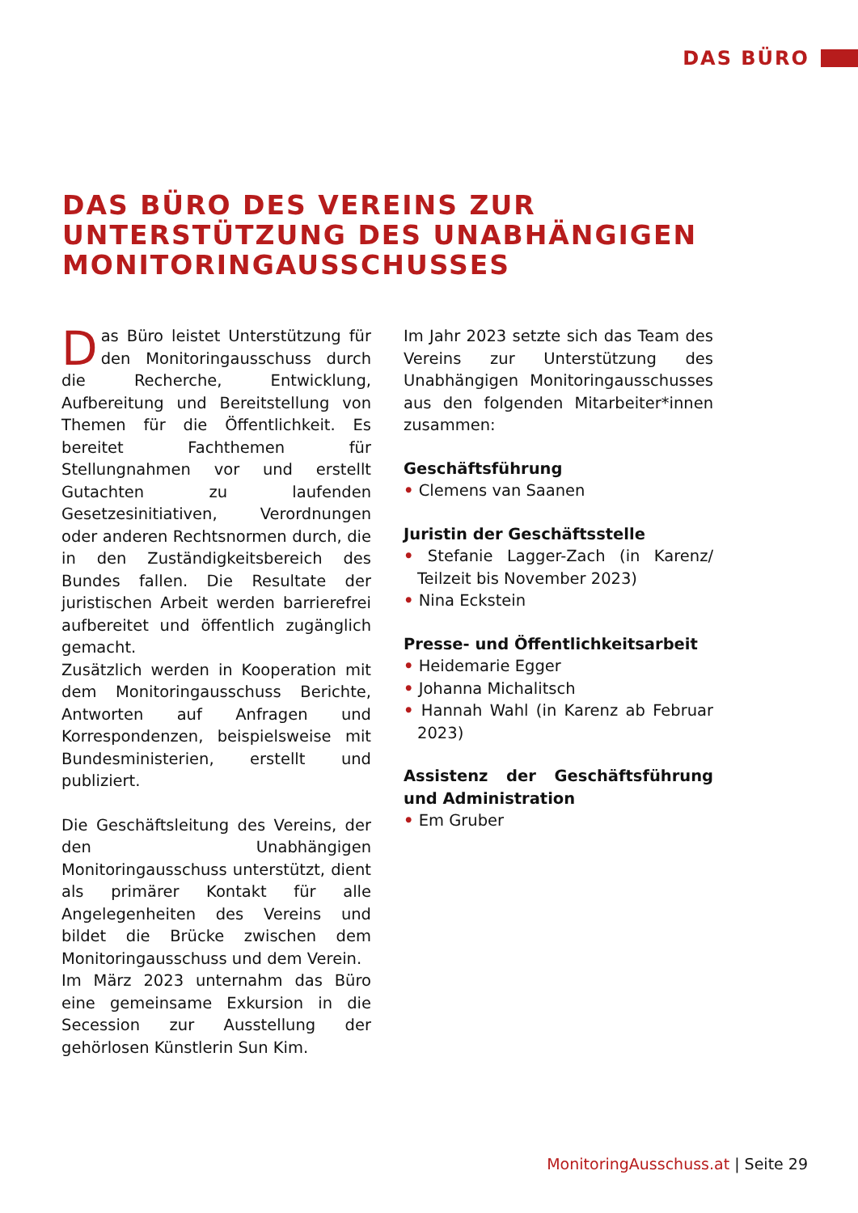DAS BÜRO
DAS BÜRO DES VEREINS ZUR
UNTERSTÜTZUNG DES UNABHÄNGIGEN
MONITORINGAUSSCHUSSES
Das Büro leistet Unterstützung für den Monitoringausschuss durch die Recherche, Entwicklung, Aufbereitung und Bereitstellung von Themen für die Öffentlichkeit. Es bereitet Fachthemen für Stellungnahmen vor und erstellt Gutachten zu laufenden Gesetzesinitiativen, Verordnungen oder anderen Rechtsnormen durch, die in den Zuständigkeitsbereich des Bundes fallen. Die Resultate der juristischen Arbeit werden barrierefrei aufbereitet und öffentlich zugänglich gemacht.
Zusätzlich werden in Kooperation mit dem Monitoringausschuss Berichte, Antworten auf Anfragen und Korrespondenzen, beispielsweise mit Bundesministerien, erstellt und publiziert.
Die Geschäftsleitung des Vereins, der den Unabhängigen Monitoringausschuss unterstützt, dient als primärer Kontakt für alle Angelegenheiten des Vereins und bildet die Brücke zwischen dem Monitoringausschuss und dem Verein.
Im März 2023 unternahm das Büro eine gemeinsame Exkursion in die Secession zur Ausstellung der gehörlosen Künstlerin Sun Kim.
Im Jahr 2023 setzte sich das Team des Vereins zur Unterstützung des Unabhängigen Monitoringausschusses aus den folgenden Mitarbeiter*innen zusammen:
Geschäftsführung
• Clemens van Saanen
Juristin der Geschäftsstelle
• Stefanie Lagger-Zach (in Karenz/ Teilzeit bis November 2023)
• Nina Eckstein
Presse- und Öffentlichkeitsarbeit
• Heidemarie Egger
• Johanna Michalitsch
• Hannah Wahl (in Karenz ab Februar 2023)
Assistenz der Geschäftsführung und Administration
• Em Gruber
MonitoringAusschuss.at | Seite 29